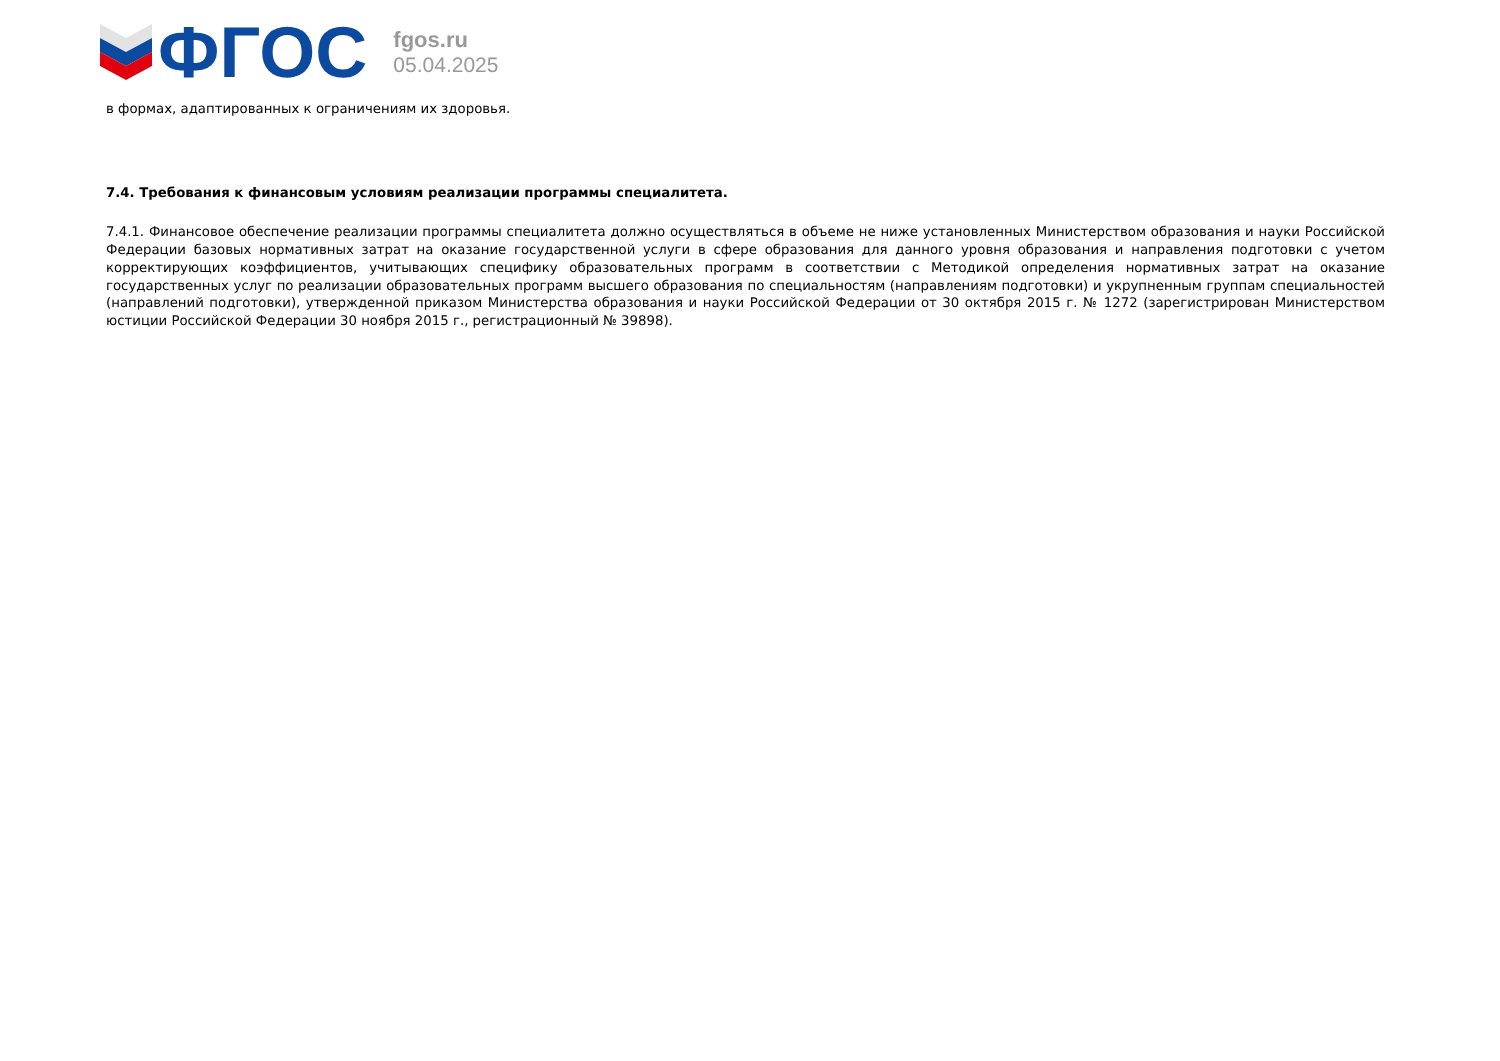ФГОС
fgos.ru
05.04.2025
в формах, адаптированных к ограничениям их здоровья.
7.4. Требования к финансовым условиям реализации программы специалитета.
7.4.1. Финансовое обеспечение реализации программы специалитета должно осуществляться в объеме не ниже установленных Министерством образования и науки Российской Федерации базовых нормативных затрат на оказание государственной услуги в сфере образования для данного уровня образования и направления подготовки с учетом корректирующих коэффициентов, учитывающих специфику образовательных программ в соответствии с Методикой определения нормативных затрат на оказание государственных услуг по реализации образовательных программ высшего образования по специальностям (направлениям подготовки) и укрупненным группам специальностей (направлений подготовки), утвержденной приказом Министерства образования и науки Российской Федерации от 30 октября 2015 г. № 1272 (зарегистрирован Министерством юстиции Российской Федерации 30 ноября 2015 г., регистрационный № 39898).